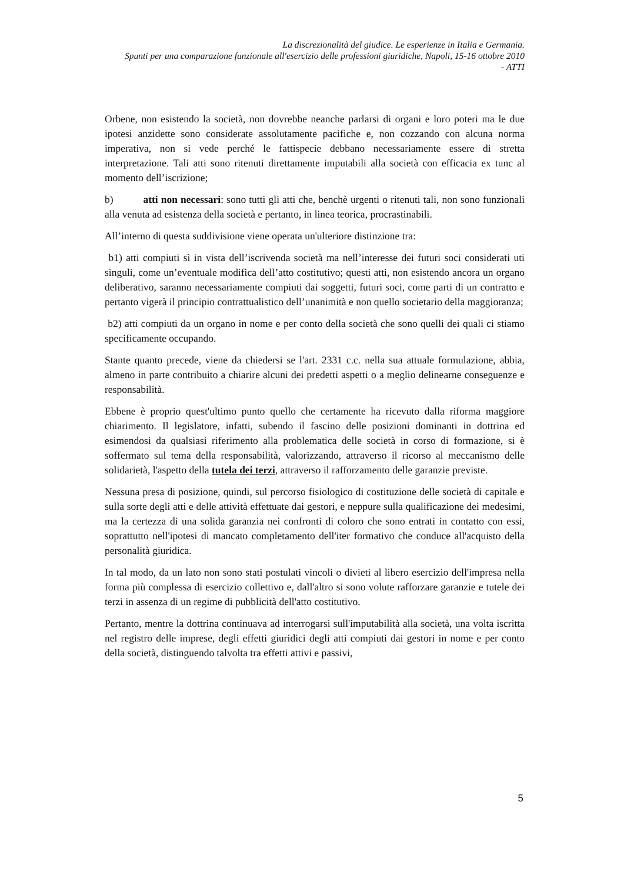La discrezionalità del giudice. Le esperienze in Italia e Germania.
Spunti per una comparazione funzionale all'esercizio delle professioni giuridiche, Napoli, 15-16 ottobre 2010
- ATTI
Orbene, non esistendo la società, non dovrebbe neanche parlarsi di organi e loro poteri ma le due ipotesi anzidette sono considerate assolutamente pacifiche e, non cozzando con alcuna norma imperativa, non si vede perché le fattispecie debbano necessariamente essere di stretta interpretazione. Tali atti sono ritenuti direttamente imputabili alla società con efficacia ex tunc al momento dell’iscrizione;
b) atti non necessari: sono tutti gli atti che, benchè urgenti o ritenuti tali, non sono funzionali alla venuta ad esistenza della società e pertanto, in linea teorica, procrastinabili.
All’interno di questa suddivisione viene operata un'ulteriore distinzione tra:
b1) atti compiuti sì in vista dell’iscrivenda società ma nell’interesse dei futuri soci considerati uti singuli, come un’eventuale modifica dell’atto costitutivo; questi atti, non esistendo ancora un organo deliberativo, saranno necessariamente compiuti dai soggetti, futuri soci, come parti di un contratto e pertanto vigerà il principio contrattualistico dell’unanimità e non quello societario della maggioranza;
b2) atti compiuti da un organo in nome e per conto della società che sono quelli dei quali ci stiamo specificamente occupando.
Stante quanto precede, viene da chiedersi se l'art. 2331 c.c. nella sua attuale formulazione, abbia, almeno in parte contribuito a chiarire alcuni dei predetti aspetti o a meglio delinearne conseguenze e responsabilità.
Ebbene è proprio quest'ultimo punto quello che certamente ha ricevuto dalla riforma maggiore chiarimento. Il legislatore, infatti, subendo il fascino delle posizioni dominanti in dottrina ed esimendosi da qualsiasi riferimento alla problematica delle società in corso di formazione, si è soffermato sul tema della responsabilità, valorizzando, attraverso il ricorso al meccanismo delle solidarietà, l'aspetto della tutela dei terzi, attraverso il rafforzamento delle garanzie previste.
Nessuna presa di posizione, quindi, sul percorso fisiologico di costituzione delle società di capitale e sulla sorte degli atti e delle attività effettuate dai gestori, e neppure sulla qualificazione dei medesimi, ma la certezza di una solida garanzia nei confronti di coloro che sono entrati in contatto con essi, soprattutto nell'ipotesi di mancato completamento dell'iter formativo che conduce all'acquisto della personalità giuridica.
In tal modo, da un lato non sono stati postulati vincoli o divieti al libero esercizio dell'impresa nella forma più complessa di esercizio collettivo e, dall'altro si sono volute rafforzare garanzie e tutele dei terzi in assenza di un regime di pubblicità dell'atto costitutivo.
Pertanto, mentre la dottrina continuava ad interrogarsi sull'imputabilità alla società, una volta iscritta nel registro delle imprese, degli effetti giuridici degli atti compiuti dai gestori in nome e per conto della società, distinguendo talvolta tra effetti attivi e passivi,
5